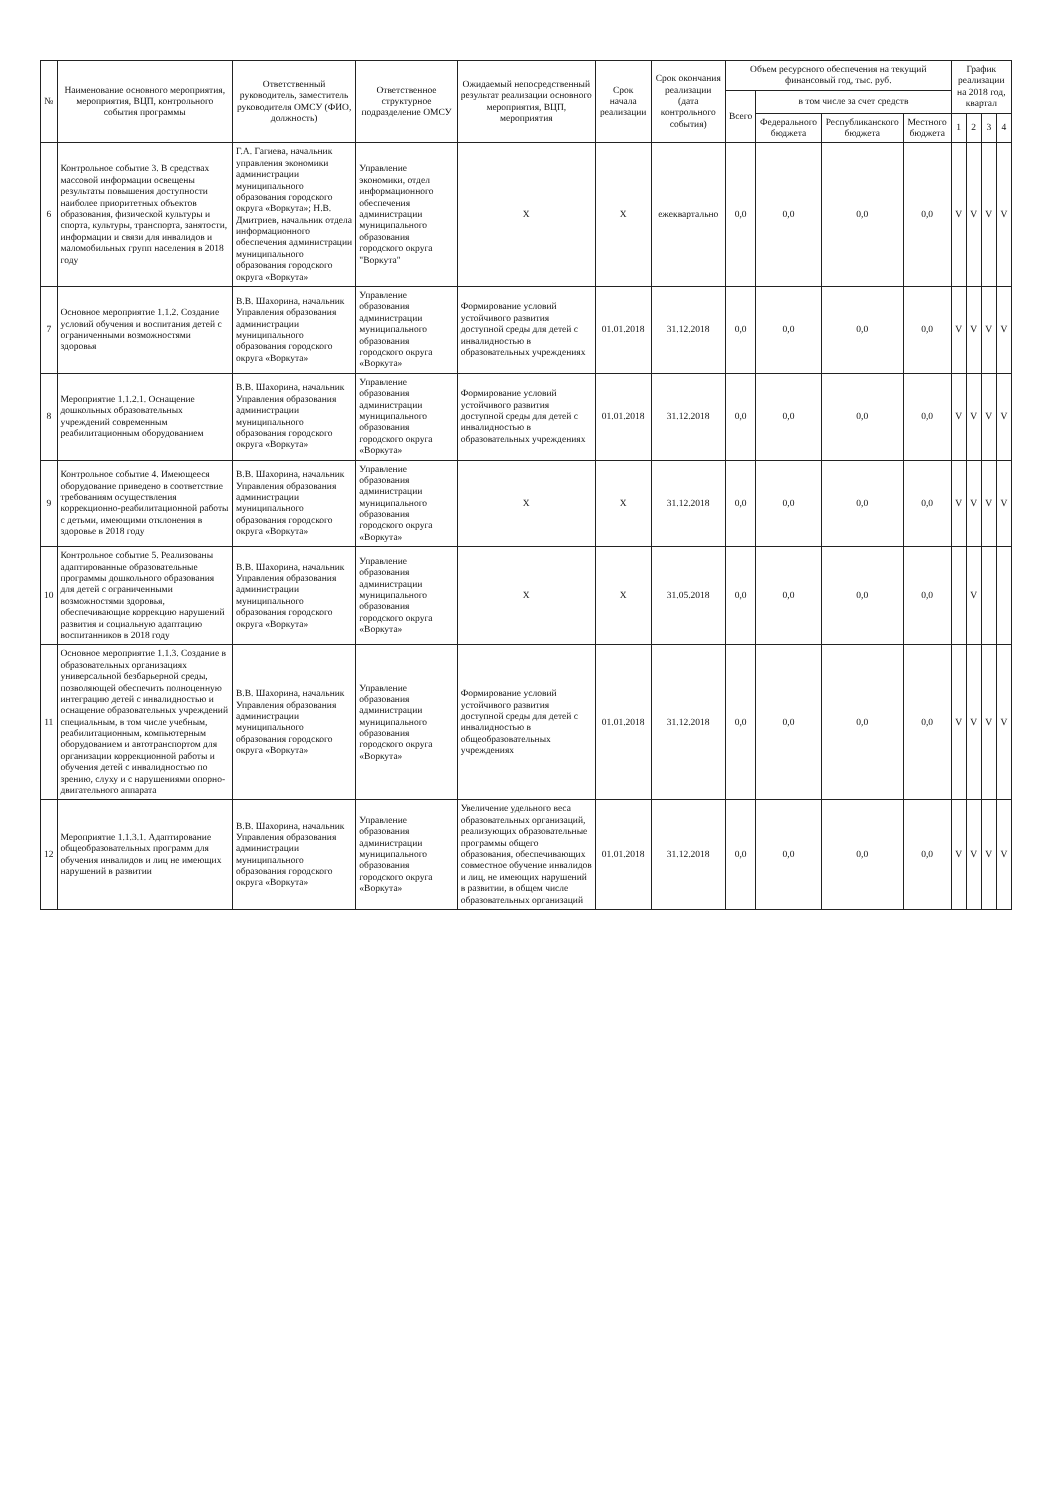| № | Наименование основного мероприятия, мероприятия, ВЦП, контрольного события программы | Ответственный руководитель, заместитель руководителя ОМСУ (ФИО, должность) | Ответственное структурное подразделение ОМСУ | Ожидаемый непосредственный результат реализации основного мероприятия, ВЦП, мероприятия | Срок начала реализации | Срок окончания реализации (дата контрольного события) | Объем ресурсного обеспечения на текущий финансовый год, тыс. руб. | | | | График реализации на 2018 год, квартал | | | |
| --- | --- | --- | --- | --- | --- | --- | --- | --- | --- | --- | --- | --- | --- | --- |
| | | | | | | | Всего | в том числе за счет средств | | | | | | |
| | | | | | | | | Федерального бюджета | Республиканского бюджета | Местного бюджета | 1 | 2 | 3 | 4 |
| 6 | Контрольное событие 3. В средствах массовой информации освещены результаты повышения доступности наиболее приоритетных объектов образования, физической культуры и спорта, культуры, транспорта, занятости, информации и связи для инвалидов и маломобильных групп населения в 2018 году | Г.А. Гагиева, начальник управления экономики администрации муниципального образования городского округа «Воркута»; Н.В. Дмитриев, начальник отдела информационного обеспечения администрации муниципального образования городского округа «Воркута» | Управление экономики, отдел информационного обеспечения администрации муниципального образования городского округа "Воркута" | Х | Х | ежеквартально | 0,0 | 0,0 | 0,0 | 0,0 | V | V | V | V |
| 7 | Основное мероприятие 1.1.2. Создание условий обучения и воспитания детей с ограниченными возможностями здоровья | В.В. Шахорина, начальник Управления образования администрации муниципального образования городского округа «Воркута» | Управление образования администрации муниципального образования городского округа «Воркута» | Формирование условий устойчивого развития доступной среды для детей с инвалидностью в образовательных учреждениях | 01.01.2018 | 31.12.2018 | 0,0 | 0,0 | 0,0 | 0,0 | V | V | V | V |
| 8 | Мероприятие 1.1.2.1. Оснащение дошкольных образовательных учреждений современным реабилитационным оборудованием | В.В. Шахорина, начальник Управления образования администрации муниципального образования городского округа «Воркута» | Управление образования администрации муниципального образования городского округа «Воркута» | Формирование условий устойчивого развития доступной среды для детей с инвалидностью в образовательных учреждениях | 01.01.2018 | 31.12.2018 | 0,0 | 0,0 | 0,0 | 0,0 | V | V | V | V |
| 9 | Контрольное событие 4. Имеющееся оборудование приведено в соответствие требованиям осуществления коррекционно-реабилитационной работы с детьми, имеющими отклонения в здоровье в 2018 году | В.В. Шахорина, начальник Управления образования администрации муниципального образования городского округа «Воркута» | Управление образования администрации муниципального образования городского округа «Воркута» | Х | Х | 31.12.2018 | 0,0 | 0,0 | 0,0 | 0,0 | V | V | V | V |
| 10 | Контрольное событие 5. Реализованы адаптированные образовательные программы дошкольного образования для детей с ограниченными возможностями здоровья, обеспечивающие коррекцию нарушений развития и социальную адаптацию воспитанников в 2018 году | В.В. Шахорина, начальник Управления образования администрации муниципального образования городского округа «Воркута» | Управление образования администрации муниципального образования городского округа «Воркута» | Х | Х | 31.05.2018 | 0,0 | 0,0 | 0,0 | 0,0 | | V | | |
| 11 | Основное мероприятие 1.1.3. Создание в образовательных организациях универсальной безбарьерной среды, позволяющей обеспечить полноценную интеграцию детей с инвалидностью и оснащение образовательных учреждений специальным, в том числе учебным, реабилитационным, компьютерным оборудованием и автотранспортом для организации коррекционной работы и обучения детей с инвалидностью по зрению, слуху и с нарушениями опорно-двигательного аппарата | В.В. Шахорина, начальник Управления образования администрации муниципального образования городского округа «Воркута» | Управление образования администрации муниципального образования городского округа «Воркута» | Формирование условий устойчивого развития доступной среды для детей с инвалидностью в общеобразовательных учреждениях | 01.01.2018 | 31.12.2018 | 0,0 | 0,0 | 0,0 | 0,0 | V | V | V | V |
| 12 | Мероприятие 1.1.3.1. Адаптирование общеобразовательных программ для обучения инвалидов и лиц не имеющих нарушений в развитии | В.В. Шахорина, начальник Управления образования администрации муниципального образования городского округа «Воркута» | Управление образования администрации муниципального образования городского округа «Воркута» | Увеличение удельного веса образовательных организаций, реализующих образовательные программы общего образования, обеспечивающих совместное обучение инвалидов и лиц, не имеющих нарушений в развитии, в общем числе образовательных организаций | 01.01.2018 | 31.12.2018 | 0,0 | 0,0 | 0,0 | 0,0 | V | V | V | V |